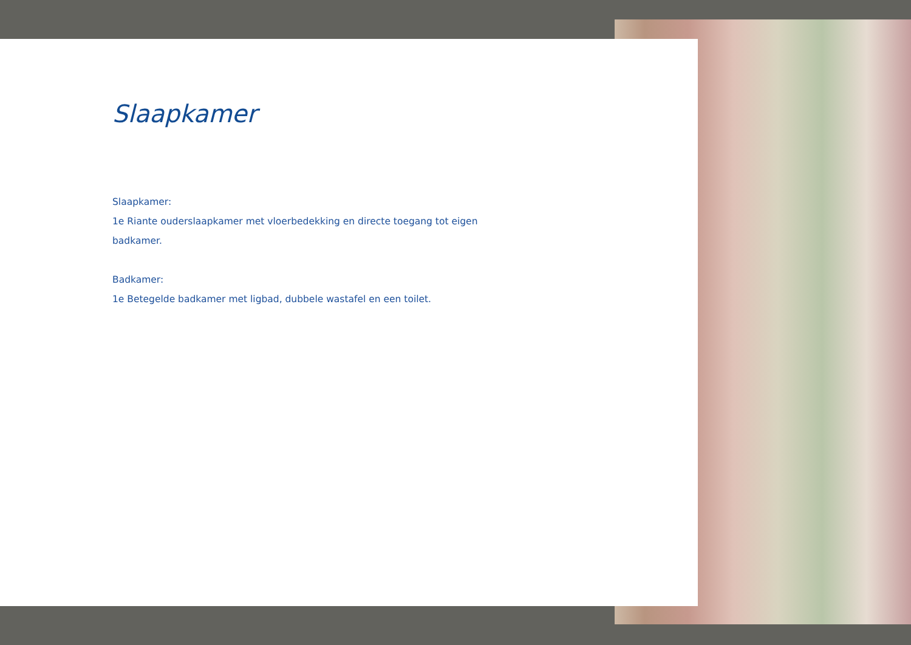Slaapkamer
Slaapkamer:
1e Riante ouderslaapkamer met vloerbedekking en directe toegang tot eigen
badkamer.
Badkamer:
1e Betegelde badkamer met ligbad, dubbele wastafel en een toilet.